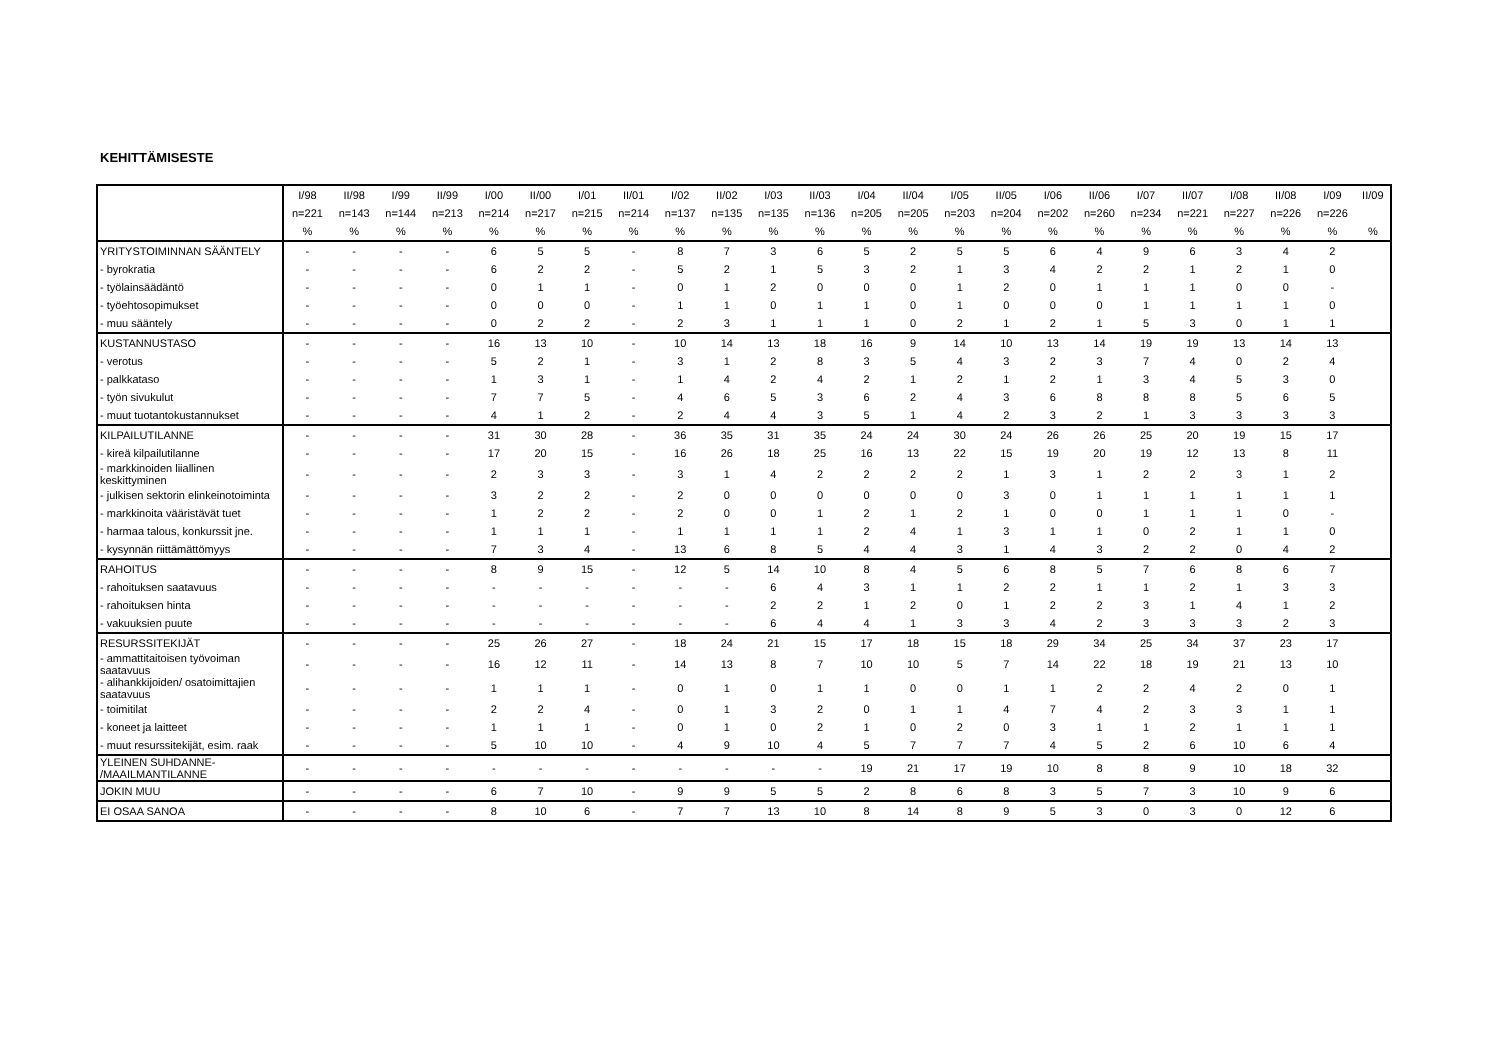KEHITTÄMISESTE
| | I/98 | II/98 | I/99 | II/99 | I/00 | II/00 | I/01 | II/01 | I/02 | II/02 | I/03 | II/03 | I/04 | II/04 | I/05 | II/05 | I/06 | II/06 | I/07 | II/07 | I/08 | II/08 | I/09 | II/09 |
| --- | --- | --- | --- | --- | --- | --- | --- | --- | --- | --- | --- | --- | --- | --- | --- | --- | --- | --- | --- | --- | --- | --- | --- | --- |
| | n=221 | n=143 | n=144 | n=213 | n=214 | n=217 | n=215 | n=214 | n=137 | n=135 | n=135 | n=136 | n=205 | n=205 | n=203 | n=204 | n=202 | n=260 | n=234 | n=221 | n=227 | n=226 | n=226 | |
| | % | % | % | % | % | % | % | % | % | % | % | % | % | % | % | % | % | % | % | % | % | % | % | % |
| YRITYSTOIMINNAN SÄÄNTELY | - | - | - | - | 6 | 5 | 5 | - | 8 | 7 | 3 | 6 | 5 | 2 | 5 | 5 | 6 | 4 | 9 | 6 | 3 | 4 | 2 | |
| - byrokratia | - | - | - | - | 6 | 2 | 2 | - | 5 | 2 | 1 | 5 | 3 | 2 | 1 | 3 | 4 | 2 | 2 | 1 | 2 | 1 | 0 | |
| - työlainsäädäntö | - | - | - | - | 0 | 1 | 1 | - | 0 | 1 | 2 | 0 | 0 | 0 | 1 | 2 | 0 | 1 | 1 | 1 | 0 | 0 | - | |
| - työehtosopimukset | - | - | - | - | 0 | 0 | 0 | - | 1 | 1 | 0 | 1 | 1 | 0 | 1 | 0 | 0 | 0 | 1 | 1 | 1 | 1 | 0 | |
| - muu sääntely | - | - | - | - | 0 | 2 | 2 | - | 2 | 3 | 1 | 1 | 1 | 0 | 2 | 1 | 2 | 1 | 5 | 3 | 0 | 1 | 1 | |
| KUSTANNUSTASO | - | - | - | - | 16 | 13 | 10 | - | 10 | 14 | 13 | 18 | 16 | 9 | 14 | 10 | 13 | 14 | 19 | 19 | 13 | 14 | 13 | |
| - verotus | - | - | - | - | 5 | 2 | 1 | - | 3 | 1 | 2 | 8 | 3 | 5 | 4 | 3 | 2 | 3 | 7 | 4 | 0 | 2 | 4 | |
| - palkkataso | - | - | - | - | 1 | 3 | 1 | - | 1 | 4 | 2 | 4 | 2 | 1 | 2 | 1 | 2 | 1 | 3 | 4 | 5 | 3 | 0 | |
| - työn sivukulut | - | - | - | - | 7 | 7 | 5 | - | 4 | 6 | 5 | 3 | 6 | 2 | 4 | 3 | 6 | 8 | 8 | 8 | 5 | 6 | 5 | |
| - muut tuotantokustannukset | - | - | - | - | 4 | 1 | 2 | - | 2 | 4 | 4 | 3 | 5 | 1 | 4 | 2 | 3 | 2 | 1 | 3 | 3 | 3 | 3 | |
| KILPAILUTILANNE | - | - | - | - | 31 | 30 | 28 | - | 36 | 35 | 31 | 35 | 24 | 24 | 30 | 24 | 26 | 26 | 25 | 20 | 19 | 15 | 17 | |
| - kireä kilpailutilanne | - | - | - | - | 17 | 20 | 15 | - | 16 | 26 | 18 | 25 | 16 | 13 | 22 | 15 | 19 | 20 | 19 | 12 | 13 | 8 | 11 | |
| - markkinoiden liiallinen keskittyminen | - | - | - | - | 2 | 3 | 3 | - | 3 | 1 | 4 | 2 | 2 | 2 | 2 | 1 | 3 | 1 | 2 | 2 | 3 | 1 | 2 | |
| - julkisen sektorin elinkeinotoiminta | - | - | - | - | 3 | 2 | 2 | - | 2 | 0 | 0 | 0 | 0 | 0 | 0 | 3 | 0 | 1 | 1 | 1 | 1 | 1 | 1 | |
| - markkinoita vääristävät tuet | - | - | - | - | 1 | 2 | 2 | - | 2 | 0 | 0 | 1 | 2 | 1 | 2 | 1 | 0 | 0 | 1 | 1 | 1 | 0 | - | |
| - harmaa talous, konkurssit jne. | - | - | - | - | 1 | 1 | 1 | - | 1 | 1 | 1 | 1 | 2 | 4 | 1 | 3 | 1 | 1 | 0 | 2 | 1 | 1 | 0 | |
| - kysynnän riittämättömyys | - | - | - | - | 7 | 3 | 4 | - | 13 | 6 | 8 | 5 | 4 | 4 | 3 | 1 | 4 | 3 | 2 | 2 | 0 | 4 | 2 | |
| RAHOITUS | - | - | - | - | 8 | 9 | 15 | - | 12 | 5 | 14 | 10 | 8 | 4 | 5 | 6 | 8 | 5 | 7 | 6 | 8 | 6 | 7 | |
| - rahoituksen saatavuus | - | - | - | - | - | - | - | - | - | - | 6 | 4 | 3 | 1 | 1 | 2 | 2 | 1 | 1 | 2 | 1 | 3 | 3 | |
| - rahoituksen hinta | - | - | - | - | - | - | - | - | - | - | 2 | 2 | 1 | 2 | 0 | 1 | 2 | 2 | 3 | 1 | 4 | 1 | 2 | |
| - vakuuksien puute | - | - | - | - | - | - | - | - | - | - | 6 | 4 | 4 | 1 | 3 | 3 | 4 | 2 | 3 | 3 | 3 | 2 | 3 | |
| RESURSSITEKIJÄT | - | - | - | - | 25 | 26 | 27 | - | 18 | 24 | 21 | 15 | 17 | 18 | 15 | 18 | 29 | 34 | 25 | 34 | 37 | 23 | 17 | |
| - ammattitaitoisen työvoiman saatavuus | - | - | - | - | 16 | 12 | 11 | - | 14 | 13 | 8 | 7 | 10 | 10 | 5 | 7 | 14 | 22 | 18 | 19 | 21 | 13 | 10 | |
| - alihankkijoiden/ osatoimittajien saatavuus | - | - | - | - | 1 | 1 | 1 | - | 0 | 1 | 0 | 1 | 1 | 0 | 0 | 1 | 1 | 2 | 2 | 4 | 2 | 0 | 1 | |
| - toimitilat | - | - | - | - | 2 | 2 | 4 | - | 0 | 1 | 3 | 2 | 0 | 1 | 1 | 4 | 7 | 4 | 2 | 3 | 3 | 1 | 1 | |
| - koneet ja laitteet | - | - | - | - | 1 | 1 | 1 | - | 0 | 1 | 0 | 2 | 1 | 0 | 2 | 0 | 3 | 1 | 1 | 2 | 1 | 1 | 1 | |
| - muut resurssitekijät, esim. raak | - | - | - | - | 5 | 10 | 10 | - | 4 | 9 | 10 | 4 | 5 | 7 | 7 | 7 | 4 | 5 | 2 | 6 | 10 | 6 | 4 | |
| YLEINEN SUHDANNE- /MAAILMANTILANNE | - | - | - | - | - | - | - | - | - | - | - | - | 19 | 21 | 17 | 19 | 10 | 8 | 8 | 9 | 10 | 18 | 32 | |
| JOKIN MUU | - | - | - | - | 6 | 7 | 10 | - | 9 | 9 | 5 | 5 | 2 | 8 | 6 | 8 | 3 | 5 | 7 | 3 | 10 | 9 | 6 | |
| EI OSAA SANOA | - | - | - | - | 8 | 10 | 6 | - | 7 | 7 | 13 | 10 | 8 | 14 | 8 | 9 | 5 | 3 | 0 | 3 | 0 | 12 | 6 | |